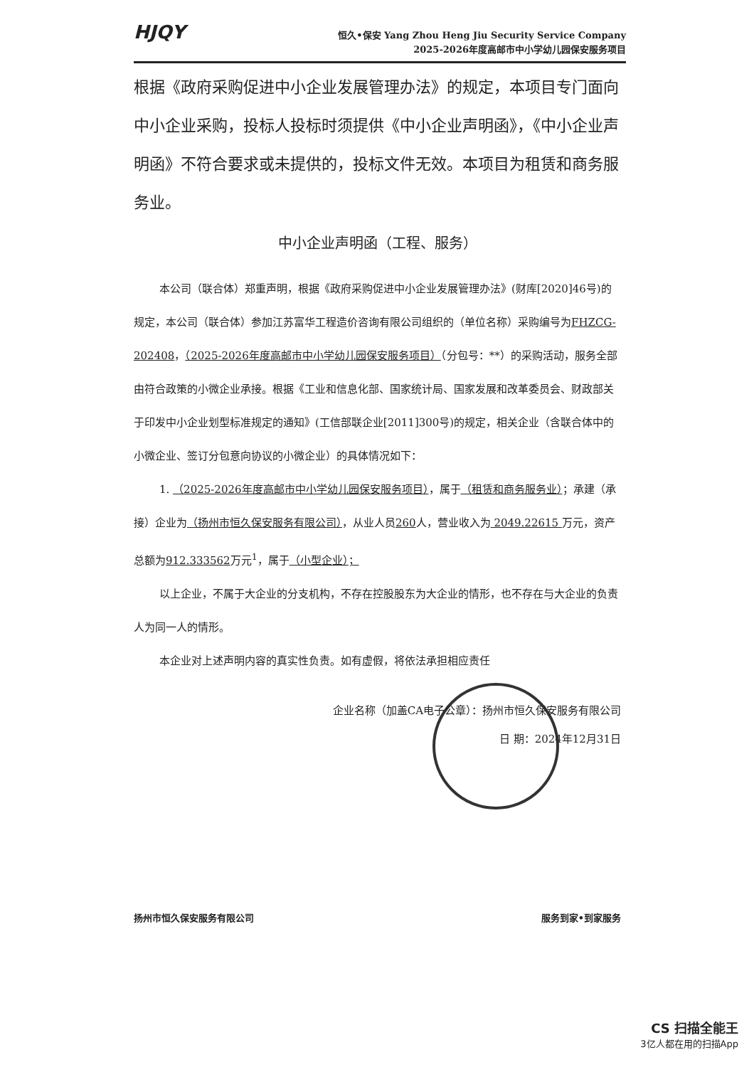HJQY
恒久•保安 Yang Zhou Heng Jiu Security Service Company
2025-2026年度高邮市中小学幼儿园保安服务项目
根据《政府采购促进中小企业发展管理办法》的规定，本项目专门面向中小企业采购，投标人投标时须提供《中小企业声明函》，《中小企业声明函》不符合要求或未提供的，投标文件无效。本项目为租赁和商务服务业。
中小企业声明函（工程、服务）
本公司（联合体）郑重声明，根据《政府采购促进中小企业发展管理办法》(财库[2020]46号)的规定，本公司（联合体）参加江苏富华工程造价咨询有限公司组织的（单位名称）采购编号为FHZCG-202408，（2025-2026年度高邮市中小学幼儿园保安服务项目）（分包号：**）的采购活动，服务全部由符合政策的小微企业承接。根据《工业和信息化部、国家统计局、国家发展和改革委员会、财政部关于印发中小企业划型标准规定的通知》(工信部联企业[2011]300号)的规定，相关企业（含联合体中的小微企业、签订分包意向协议的小微企业）的具体情况如下：
1. （2025-2026年度高邮市中小学幼儿园保安服务项目），属于（租赁和商务服务业）；承建（承接）企业为（扬州市恒久保安服务有限公司），从业人员260人，营业收入为 2049.22615 万元，资产总额为912.333562万元<sup>1</sup>，属于（小型企业）；
以上企业，不属于大企业的分支机构，不存在控股股东为大企业的情形，也不存在与大企业的负责人为同一人的情形。
本企业对上述声明内容的真实性负责。如有虚假，将依法承担相应责任
企业名称（加盖CA电子公章）：扬州市恒久保安服务有限公司
日 期：2024年12月31日
扬州市恒久保安服务有限公司 服务到家•到家服务
CS 扫描全能王
3亿人都在用的扫描App